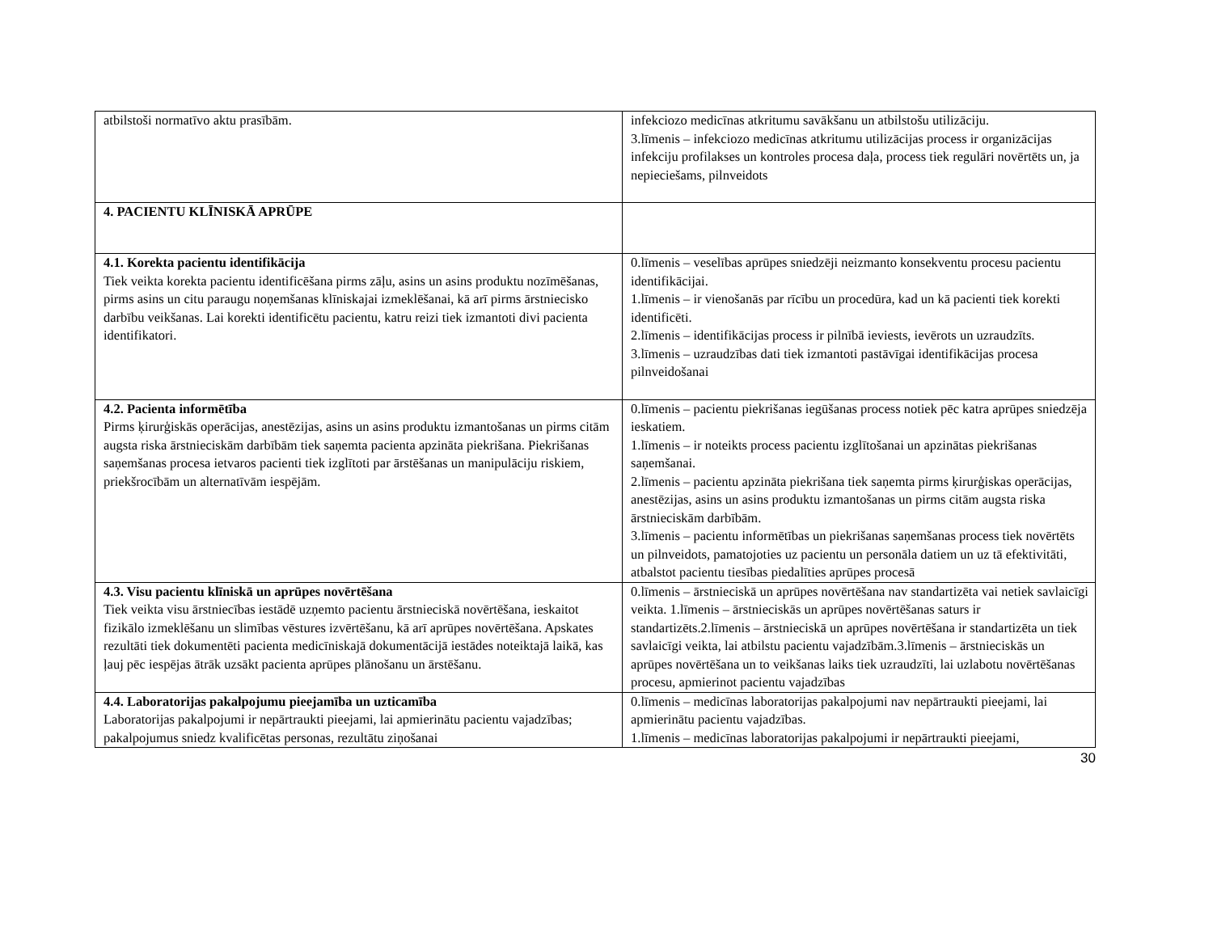| atbilstoši normatīvo aktu prasībām. | infekciozo medicīnas atkritumu savākšanu un atbilstošu utilizāciju. 3.līmenis – infekciozo medicīnas atkritumu utilizācijas process ir organizācijas infekciju profilakses un kontroles procesa daļa, process tiek regulāri novērtēts un, ja nepieciešams, pilnveidots |
| 4. PACIENTU KLĪNISKĀ APRŪPE | |
| 4.1. Korekta pacientu identifikācija Tiek veikta korekta pacientu identificēšana pirms zāļu, asins un asins produktu nozīmēšanas, pirms asins un citu paraugu noņemšanas klīniskajai izmeklēšanai, kā arī pirms ārstniecisko darbību veikšanas. Lai korekti identificētu pacientu, katru reizi tiek izmantoti divi pacienta identifikatori. | 0.līmenis – veselības aprūpes sniedzēji neizmanto konsekventu procesu pacientu identifikācijai. 1.līmenis – ir vienošanās par rīcību un procedūra, kad un kā pacienti tiek korekti identificēti. 2.līmenis – identifikācijas process ir pilnībā ieviests, ievērots un uzraudzīts. 3.līmenis – uzraudzības dati tiek izmantoti pastāvīgai identifikācijas procesa pilnveidošanai |
| 4.2. Pacienta informētība Pirms ķirurģiskās operācijas, anestēzijas, asins un asins produktu izmantošanas un pirms citām augsta riska ārstnieciskām darbībām tiek saņemta pacienta apzināta piekrišana. Piekrišanas saņemšanas procesa ietvaros pacienti tiek izglītoti par ārstēšanas un manipulāciju riskiem, priekšrocībām un alternatīvām iespējām. | 0.līmenis – pacientu piekrišanas iegūšanas process notiek pēc katra aprūpes sniedzēja ieskatiem. 1.līmenis – ir noteikts process pacientu izglītošanai un apzinātas piekrišanas saņemšanai. 2.līmenis – pacientu apzināta piekrišana tiek saņemta pirms ķirurģiskas operācijas, anestēzijas, asins un asins produktu izmantošanas un pirms citām augsta riska ārstnieciskām darbībām. 3.līmenis – pacientu informētības un piekrišanas saņemšanas process tiek novērtēts un pilnveidots, pamatojoties uz pacientu un personāla datiem un uz tā efektivitāti, atbalstot pacientu tiesības piedalīties aprūpes procesā |
| 4.3. Visu pacientu klīniskā un aprūpes novērtēšana Tiek veikta visu ārstniecības iestādē uzņemto pacientu ārstnieciskā novērtēšana, ieskaitot fizikālo izmeklēšanu un slimības vēstures izvērtēšanu, kā arī aprūpes novērtēšana. Apskates rezultāti tiek dokumentēti pacienta medicīniskajā dokumentācijā iestādes noteiktajā laikā, kas ļauj pēc iespējas ātrāk uzsākt pacienta aprūpes plānošanu un ārstēšanu. | 0.līmenis – ārstnieciskā un aprūpes novērtēšana nav standartizēta vai netiek savlaicīgi veikta. 1.līmenis – ārstnieciskās un aprūpes novērtēšanas saturs ir standartizēts.2.līmenis – ārstnieciskā un aprūpes novērtēšana ir standartizēta un tiek savlaicīgi veikta, lai atbilstu pacientu vajadzībām.3.līmenis – ārstnieciskās un aprūpes novērtēšana un to veikšanas laiks tiek uzraudzīti, lai uzlabotu novērtēšanas procesu, apmierinot pacientu vajadzības |
| 4.4. Laboratorijas pakalpojumu pieejamība un uzticamība Laboratorijas pakalpojumi ir nepārtraukti pieejami, lai apmierinātu pacientu vajadzības; pakalpojumus sniedz kvalificētas personas, rezultātu ziņošanai | 0.līmenis – medicīnas laboratorijas pakalpojumi nav nepārtraukti pieejami, lai apmierinātu pacientu vajadzības. 1.līmenis – medicīnas laboratorijas pakalpojumi ir nepārtraukti pieejami, |
30